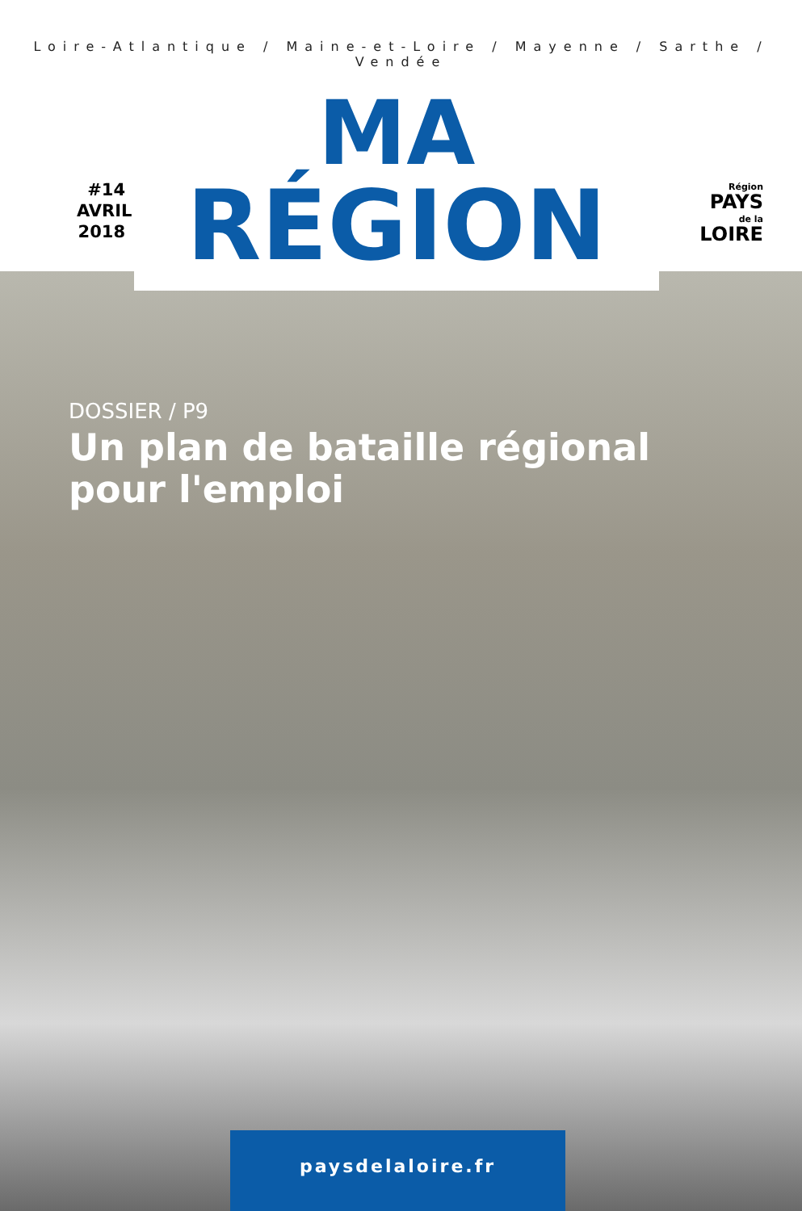Loire-Atlantique / Maine-et-Loire / Mayenne / Sarthe / Vendée
#14
AVRIL
2018
MA
RÉGION
Région
PAYS
de la
LOIRE
DOSSIER / P9
Un plan de bataille régional
pour l'emploi
paysdelaloire.fr